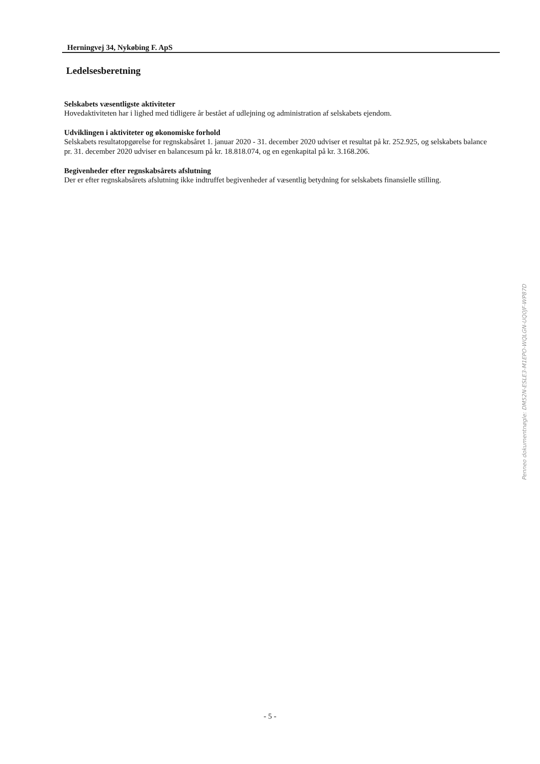Herningvej 34, Nykøbing F. ApS
Ledelsesberetning
Selskabets væsentligste aktiviteter
Hovedaktiviteten har i lighed med tidligere år bestået af udlejning og administration af selskabets ejendom.
Udviklingen i aktiviteter og økonomiske forhold
Selskabets resultatopgørelse for regnskabsåret 1. januar 2020 - 31. december 2020 udviser et resultat på kr. 252.925, og selskabets balance pr. 31. december 2020 udviser en balancesum på kr. 18.818.074, og en egenkapital på kr. 3.168.206.
Begivenheder efter regnskabsårets afslutning
Der er efter regnskabsårets afslutning ikke indtruffet begivenheder af væsentlig betydning for selskabets finansielle stilling.
Penneo dokumentnøgle: DM52N-ESLE3-M1EPO-WQLGN-UQ0JF-WP87D
- 5 -